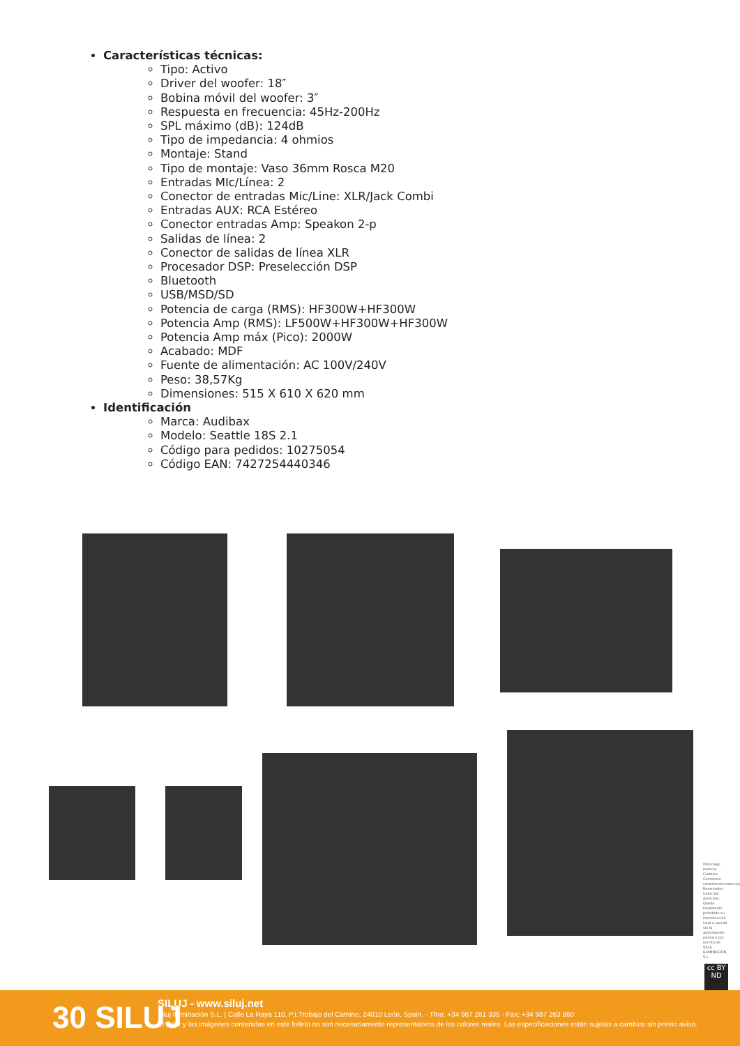Características técnicas:
Tipo: Activo
Driver del woofer: 18″
Bobina móvil del woofer: 3″
Respuesta en frecuencia: 45Hz-200Hz
SPL máximo (dB): 124dB
Tipo de impedancia: 4 ohmios
Montaje: Stand
Tipo de montaje: Vaso 36mm Rosca M20
Entradas MIc/Línea: 2
Conector de entradas Mic/Line: XLR/Jack Combi
Entradas AUX: RCA Estéreo
Conector entradas Amp: Speakon 2-p
Salidas de línea: 2
Conector de salidas de línea XLR
Procesador DSP: Preselección DSP
Bluetooth
USB/MSD/SD
Potencia de carga (RMS): HF300W+HF300W
Potencia Amp (RMS): LF500W+HF300W+HF300W
Potencia Amp máx (Pico): 2000W
Acabado: MDF
Fuente de alimentación: AC 100V/240V
Peso: 38,57Kg
Dimensiones: 515 X 610 X 620 mm
Identificación
Marca: Audibax
Modelo: Seattle 18S 2.1
Código para pedidos: 10275054
Código EAN: 7427254440346
Obra bajo licencia Creative Commons: creativecommons.org Reservados todos los derechos. Queda totalmente prohibido su reproducción total o parcial sin la autorización previa y por escrito de SILUJ ILUMINACIÓN, S.L.
cc BY ND
30 SILUJ
SILUJ - www.siluj.net
Siluj Iluminación S.L. | Calle La Raya 110, P.I.Trobajo del Camino, 24010 León, Spain. - Tfno: +34 987 261 335 - Fax: +34 987 263 860
El color y las imágenes contenidas en este folleto no son necesariamente representativos de los colores reales. Las especificaciones están sujetas a cambios sin previo aviso.